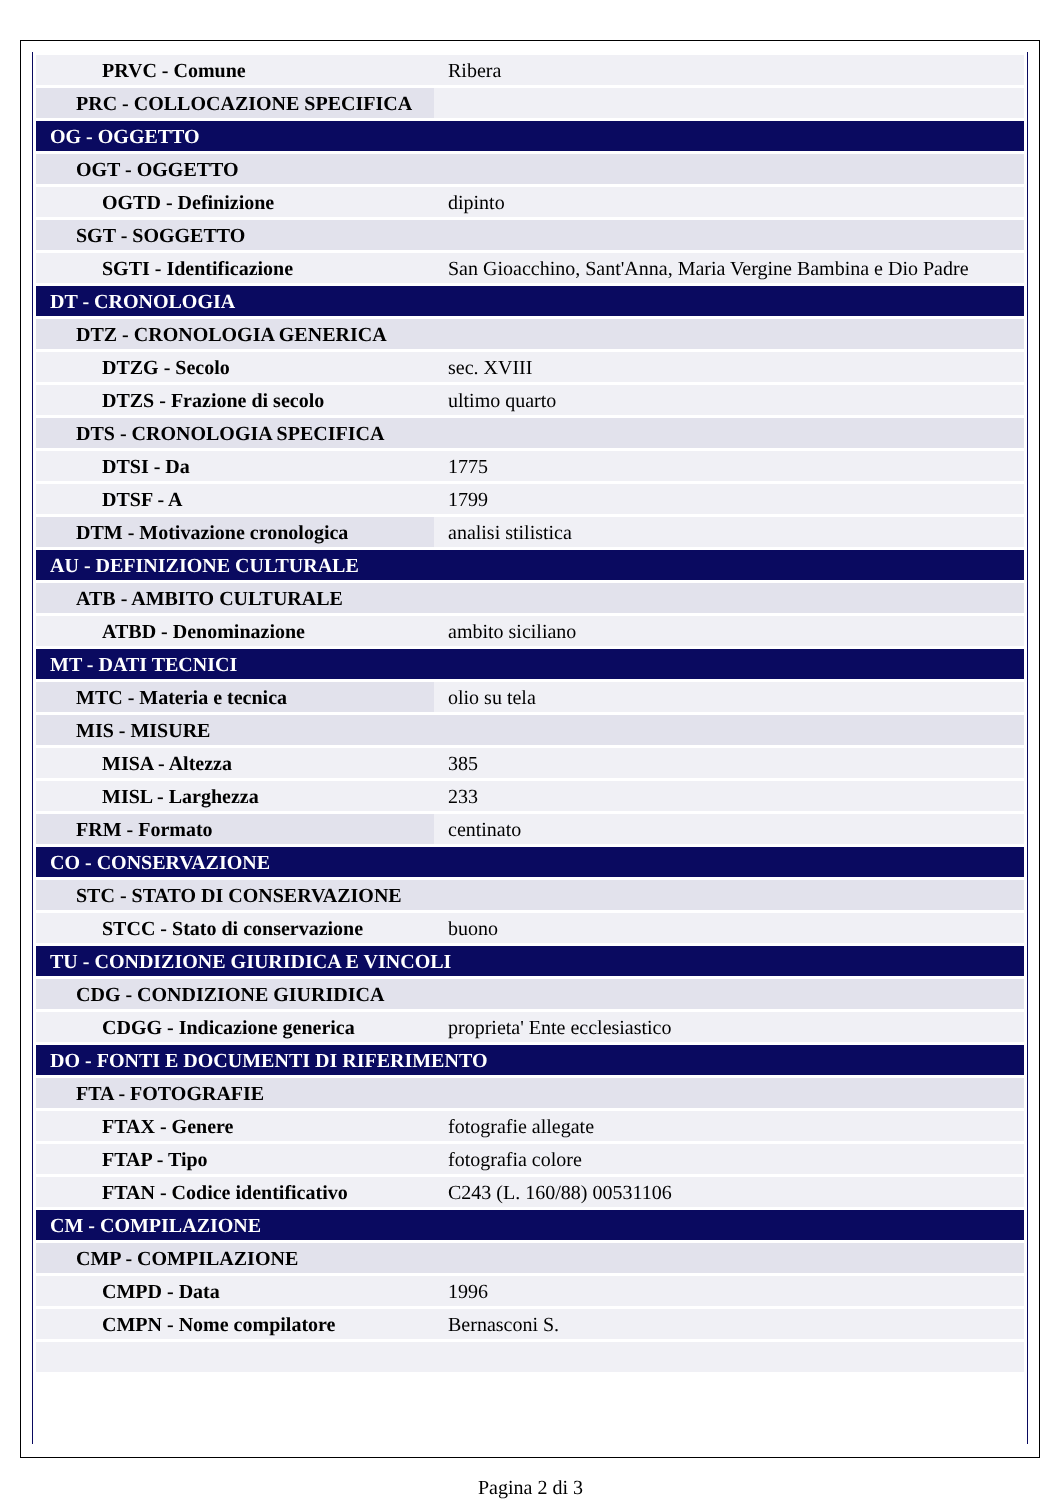| PRVC - Comune | Ribera |
| PRC - COLLOCAZIONE SPECIFICA | |
| OG - OGGETTO | |
| OGT - OGGETTO | |
| OGTD - Definizione | dipinto |
| SGT - SOGGETTO | |
| SGTI - Identificazione | San Gioacchino, Sant'Anna, Maria Vergine Bambina e Dio Padre |
| DT - CRONOLOGIA | |
| DTZ - CRONOLOGIA GENERICA | |
| DTZG - Secolo | sec. XVIII |
| DTZS - Frazione di secolo | ultimo quarto |
| DTS - CRONOLOGIA SPECIFICA | |
| DTSI - Da | 1775 |
| DTSF - A | 1799 |
| DTM - Motivazione cronologica | analisi stilistica |
| AU - DEFINIZIONE CULTURALE | |
| ATB - AMBITO CULTURALE | |
| ATBD - Denominazione | ambito siciliano |
| MT - DATI TECNICI | |
| MTC - Materia e tecnica | olio su tela |
| MIS - MISURE | |
| MISA - Altezza | 385 |
| MISL - Larghezza | 233 |
| FRM - Formato | centinato |
| CO - CONSERVAZIONE | |
| STC - STATO DI CONSERVAZIONE | |
| STCC - Stato di conservazione | buono |
| TU - CONDIZIONE GIURIDICA E VINCOLI | |
| CDG - CONDIZIONE GIURIDICA | |
| CDGG - Indicazione generica | proprieta' Ente ecclesiastico |
| DO - FONTI E DOCUMENTI DI RIFERIMENTO | |
| FTA - FOTOGRAFIE | |
| FTAX - Genere | fotografie allegate |
| FTAP - Tipo | fotografia colore |
| FTAN - Codice identificativo | C243 (L. 160/88) 00531106 |
| CM - COMPILAZIONE | |
| CMP - COMPILAZIONE | |
| CMPD - Data | 1996 |
| CMPN - Nome compilatore | Bernasconi S. |
Pagina 2 di 3